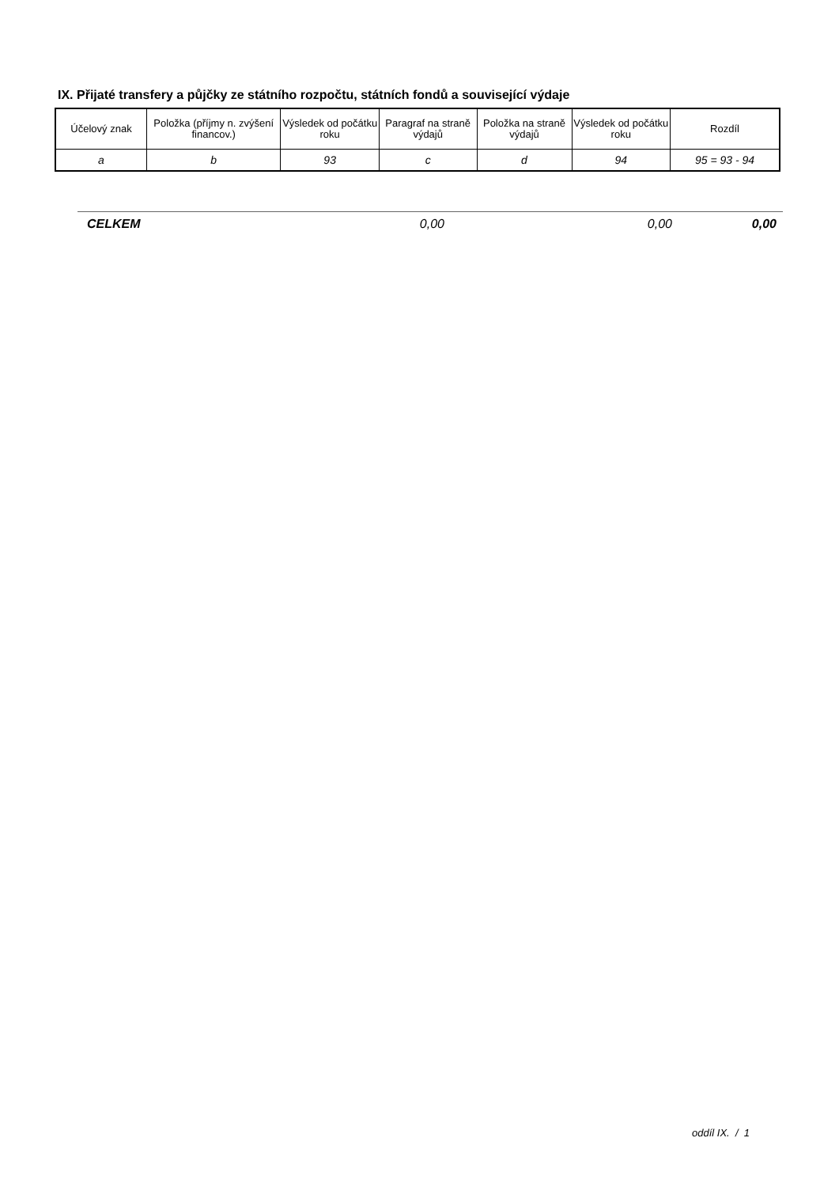IX. Přijaté transfery a půjčky ze státního rozpočtu, státních fondů a související výdaje
| Účelový znak | Položka (příjmy n. zvýšení financov.) | Výsledek od počátku roku | Paragraf na straně výdajů | Položka na straně výdajů | Výsledek od počátku roku | Rozdíl |
| --- | --- | --- | --- | --- | --- | --- |
| a | b | 93 | c | d | 94 | 95 = 93 - 94 |
| CELKEM | 0,00 | 0,00 | 0,00 |
oddíl IX. / 1